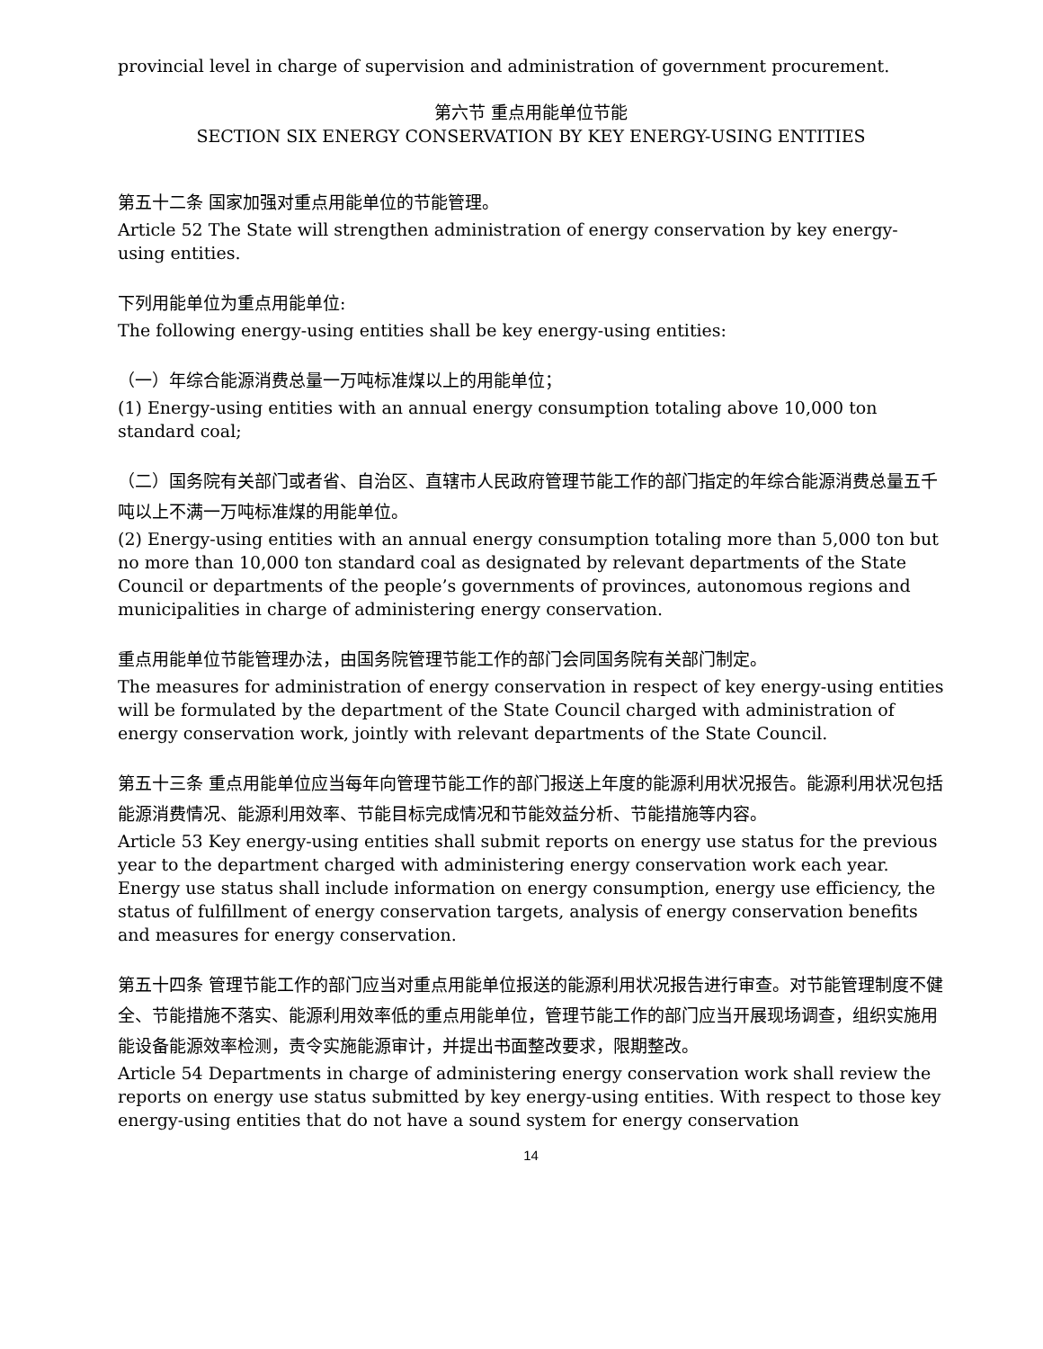provincial level in charge of supervision and administration of government procurement.
第六节 重点用能单位节能
SECTION SIX ENERGY CONSERVATION BY KEY ENERGY-USING ENTITIES
第五十二条 国家加强对重点用能单位的节能管理。
Article 52 The State will strengthen administration of energy conservation by key energy-using entities.
下列用能单位为重点用能单位:
The following energy-using entities shall be key energy-using entities:
（一）年综合能源消费总量一万吨标准煤以上的用能单位；
(1) Energy-using entities with an annual energy consumption totaling above 10,000 ton standard coal;
（二）国务院有关部门或者省、自治区、直辖市人民政府管理节能工作的部门指定的年综合能源消费总量五千吨以上不满一万吨标准煤的用能单位。
(2) Energy-using entities with an annual energy consumption totaling more than 5,000 ton but no more than 10,000 ton standard coal as designated by relevant departments of the State Council or departments of the people’s governments of provinces, autonomous regions and municipalities in charge of administering energy conservation.
重点用能单位节能管理办法，由国务院管理节能工作的部门会同国务院有关部门制定。
The measures for administration of energy conservation in respect of key energy-using entities will be formulated by the department of the State Council charged with administration of energy conservation work, jointly with relevant departments of the State Council.
第五十三条 重点用能单位应当每年向管理节能工作的部门报送上年度的能源利用状况报告。能源利用状况包括能源消费情况、能源利用效率、节能目标完成情况和节能效益分析、节能措施等内容。
Article 53 Key energy-using entities shall submit reports on energy use status for the previous year to the department charged with administering energy conservation work each year. Energy use status shall include information on energy consumption, energy use efficiency, the status of fulfillment of energy conservation targets, analysis of energy conservation benefits and measures for energy conservation.
第五十四条 管理节能工作的部门应当对重点用能单位报送的能源利用状况报告进行审查。对节能管理制度不健全、节能措施不落实、能源利用效率低的重点用能单位，管理节能工作的部门应当开展现场调查，组织实施用能设备能源效率检测，责令实施能源审计，并提出书面整改要求，限期整改。
Article 54 Departments in charge of administering energy conservation work shall review the reports on energy use status submitted by key energy-using entities. With respect to those key energy-using entities that do not have a sound system for energy conservation
14